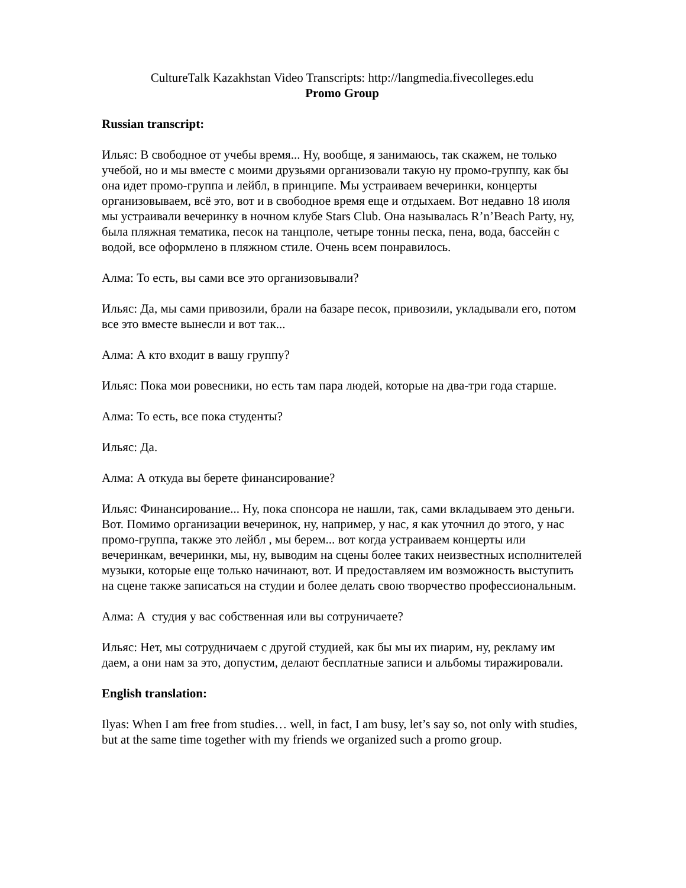CultureTalk Kazakhstan Video Transcripts: http://langmedia.fivecolleges.edu
Promo Group
Russian transcript:
Ильяс: В свободное от учебы время... Ну, вообще, я занимаюсь, так скажем, не только учебой, но и мы вместе с моими друзьями организовали такую ну промо-группу, как бы она идет промо-группа и лейбл, в принципе. Мы устраиваем вечеринки, концерты организовываем, всё это, вот и в свободное время еще и отдыхаем. Вот недавно 18 июля мы устраивали вечеринку в ночном клубе Stars Club. Она называлась R’n’Beach Party, ну, была пляжная тематика, песок на танцполе, четыре тонны песка, пена, вода, бассейн с водой, все оформлено в пляжном стиле. Очень всем понравилось.
Алма: То есть, вы сами все это организовывали?
Ильяс: Да, мы сами привозили, брали на базаре песок, привозили, укладывали его, потом все это вместе вынесли и вот так...
Алма: А кто входит в вашу группу?
Ильяс: Пока мои ровесники, но есть там пара людей, которые на два-три года старше.
Алма: То есть, все пока студенты?
Ильяс: Да.
Алма: А откуда вы берете финансирование?
Ильяс: Финансирование... Ну, пока спонсора не нашли, так, сами вкладываем это деньги. Вот. Помимо организации вечеринок, ну, например, у нас, я как уточнил до этого, у нас промо-группа, также это лейбл , мы берем... вот когда устраиваем концерты или вечеринкам, вечеринки, мы, ну, выводим на сцены более таких неизвестных исполнителей музыки, которые еще только начинают, вот. И предоставляем им возможность выступить на сцене также записаться на студии и более делать свою творчество профессиональным.
Алма: А студия у вас собственная или вы сотруничаете?
Ильяс: Нет, мы сотрудничаем с другой студией, как бы мы их пиарим, ну, рекламу им даем, а они нам за это, допустим, делают бесплатные записи и альбомы тиражировали.
English translation:
Ilyas: When I am free from studies… well, in fact, I am busy, let’s say so, not only with studies, but at the same time together with my friends we organized such a promo group.